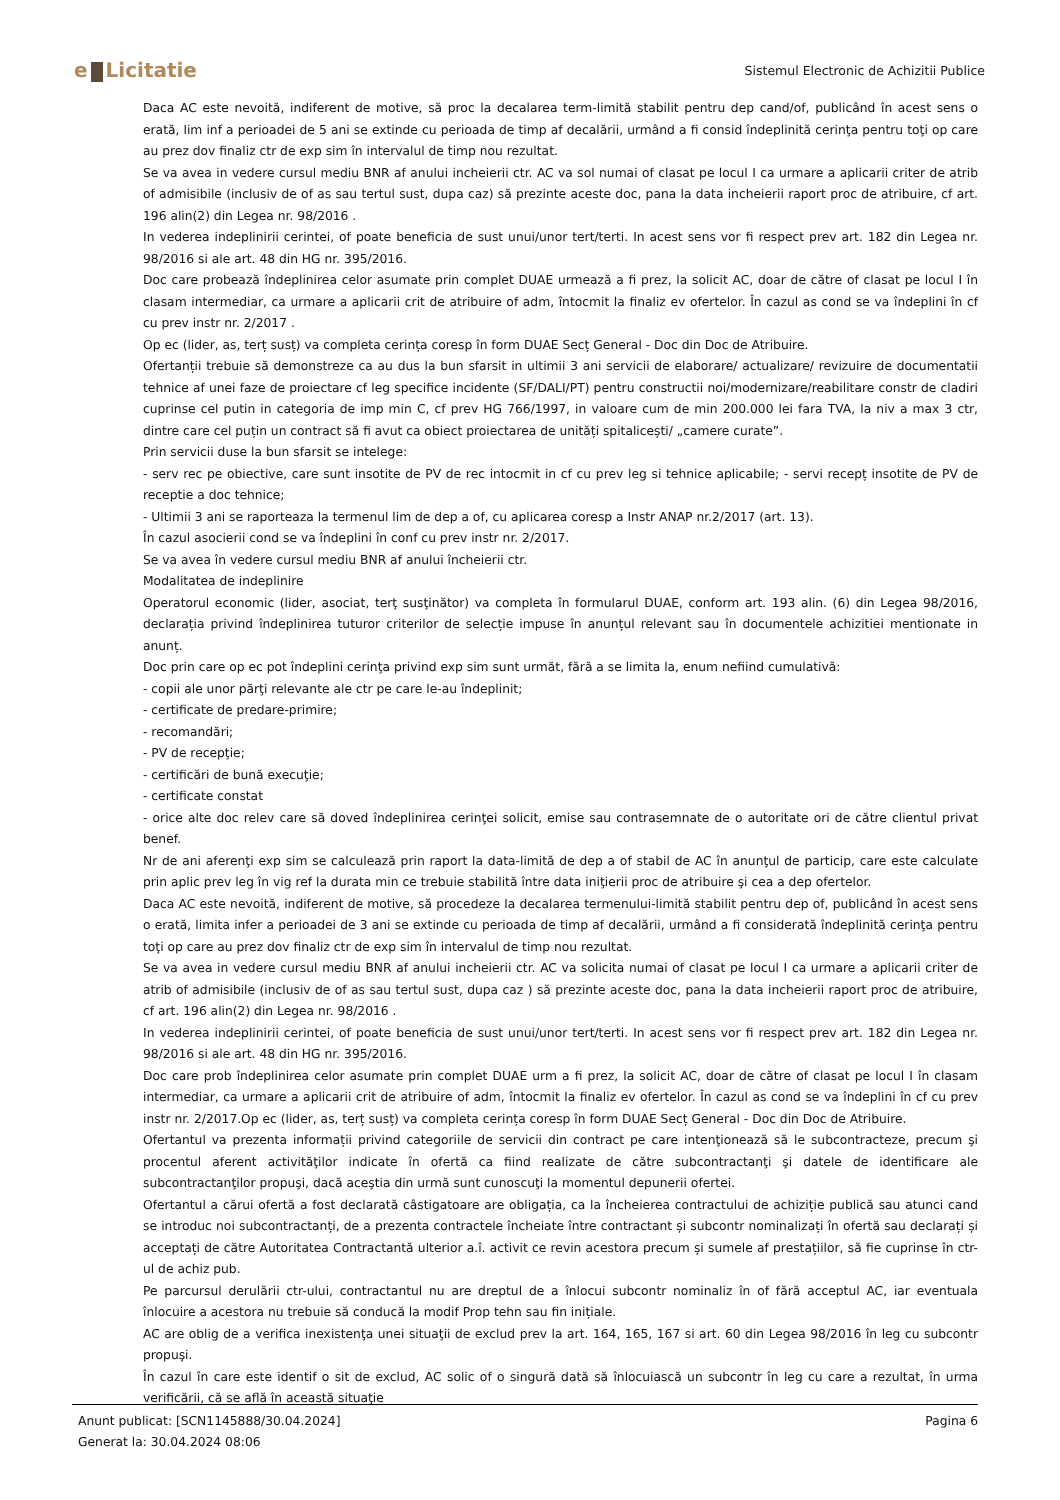e Licitatie
Sistemul Electronic de Achizitii Publice
Daca AC este nevoită, indiferent de motive, să proc la decalarea term-limită stabilit pentru dep cand/of, publicând în acest sens o erată, lim inf a perioadei de 5 ani se extinde cu perioada de timp af decalării, urmând a fi consid îndeplinită cerinţa pentru toţi op care au prez dov finaliz ctr de exp sim în intervalul de timp nou rezultat.
Se va avea in vedere cursul mediu BNR af anului incheierii ctr. AC va sol numai of clasat pe locul I ca urmare a aplicarii criter de atrib of admisibile (inclusiv de of as sau tertul sust, dupa caz) să prezinte aceste doc, pana la data incheierii raport proc de atribuire, cf art. 196 alin(2) din Legea nr. 98/2016 .
In vederea indeplinirii cerintei, of poate beneficia de sust unui/unor tert/terti. In acest sens vor fi respect prev art. 182 din Legea nr. 98/2016 si ale art. 48 din HG nr. 395/2016.
Doc care probează îndeplinirea celor asumate prin complet DUAE urmează a fi prez, la solicit AC, doar de către of clasat pe locul I în clasam intermediar, ca urmare a aplicarii crit de atribuire of adm, întocmit la finaliz ev ofertelor. În cazul as cond se va îndeplini în cf cu prev instr nr. 2/2017 .
Op ec (lider, as, terț susț) va completa cerința coresp în form DUAE Secț General - Doc din Doc de Atribuire.
Ofertanții trebuie să demonstreze ca au dus la bun sfarsit in ultimii 3 ani servicii de elaborare/ actualizare/ revizuire de documentatii tehnice af unei faze de proiectare cf leg specifice incidente (SF/DALI/PT) pentru constructii noi/modernizare/reabilitare constr de cladiri cuprinse cel putin in categoria de imp min C, cf prev HG 766/1997, in valoare cum de min 200.000 lei fara TVA, la niv a max 3 ctr, dintre care cel puțin un contract să fi avut ca obiect proiectarea de unități spitalicești/ „camere curate”.
Prin servicii duse la bun sfarsit se intelege:
- serv rec pe obiective, care sunt insotite de PV de rec intocmit in cf cu prev leg si tehnice aplicabile; - servi recepț insotite de PV de receptie a doc tehnice;
- Ultimii 3 ani se raporteaza la termenul lim de dep a of, cu aplicarea coresp a Instr ANAP nr.2/2017 (art. 13).
În cazul asocierii cond se va îndeplini în conf cu prev instr nr. 2/2017.
Se va avea în vedere cursul mediu BNR af anului încheierii ctr.
Modalitatea de indeplinire
Operatorul economic (lider, asociat, terţ susţinător) va completa în formularul DUAE, conform art. 193 alin. (6) din Legea 98/2016, declarația privind îndeplinirea tuturor criterilor de selecție impuse în anunțul relevant sau în documentele achizitiei mentionate in anunț.
Doc prin care op ec pot îndeplini cerinţa privind exp sim sunt următ, fără a se limita la, enum nefiind cumulativă:
- copii ale unor părţi relevante ale ctr pe care le-au îndeplinit;
- certificate de predare-primire;
- recomandări;
- PV de recepţie;
- certificări de bună execuţie;
- certificate constat
- orice alte doc relev care să doved îndeplinirea cerinţei solicit, emise sau contrasemnate de o autoritate ori de către clientul privat benef.
Nr de ani aferenţi exp sim se calculează prin raport la data-limită de dep a of stabil de AC în anunţul de particip, care este calculate prin aplic prev leg în vig ref la durata min ce trebuie stabilită între data iniţierii proc de atribuire şi cea a dep ofertelor.
Daca AC este nevoită, indiferent de motive, să procedeze la decalarea termenului-limită stabilit pentru dep of, publicând în acest sens o erată, limita infer a perioadei de 3 ani se extinde cu perioada de timp af decalării, urmând a fi considerată îndeplinită cerinţa pentru toţi op care au prez dov finaliz ctr de exp sim în intervalul de timp nou rezultat.
Se va avea in vedere cursul mediu BNR af anului incheierii ctr. AC va solicita numai of clasat pe locul I ca urmare a aplicarii criter de atrib of admisibile (inclusiv de of as sau tertul sust, dupa caz ) să prezinte aceste doc, pana la data incheierii raport proc de atribuire, cf art. 196 alin(2) din Legea nr. 98/2016 .
In vederea indeplinirii cerintei, of poate beneficia de sust unui/unor tert/terti. In acest sens vor fi respect prev art. 182 din Legea nr. 98/2016 si ale art. 48 din HG nr. 395/2016.
Doc care prob îndeplinirea celor asumate prin complet DUAE urm a fi prez, la solicit AC, doar de către of clasat pe locul I în clasam intermediar, ca urmare a aplicarii crit de atribuire of adm, întocmit la finaliz ev ofertelor. În cazul as cond se va îndeplini în cf cu prev instr nr. 2/2017.Op ec (lider, as, terț susț) va completa cerința coresp în form DUAE Secț General - Doc din Doc de Atribuire.
Ofertantul va prezenta informații privind categoriile de servicii din contract pe care intenţionează să le subcontracteze, precum şi procentul aferent activităţilor indicate în ofertă ca fiind realizate de către subcontractanţi şi datele de identificare ale subcontractanţilor propuşi, dacă aceştia din urmă sunt cunoscuţi la momentul depunerii ofertei.
Ofertantul a cărui ofertă a fost declarată câstigatoare are obligația, ca la încheierea contractului de achiziție publică sau atunci cand se introduc noi subcontractanți, de a prezenta contractele încheiate între contractant și subcontr nominalizați în ofertă sau declarați și acceptați de către Autoritatea Contractantă ulterior a.î. activit ce revin acestora precum și sumele af prestațiilor, să fie cuprinse în ctr-ul de achiz pub.
Pe parcursul derulării ctr-ului, contractantul nu are dreptul de a înlocui subcontr nominaliz în of fără acceptul AC, iar eventuala înlocuire a acestora nu trebuie să conducă la modif Prop tehn sau fin inițiale.
AC are oblig de a verifica inexistenţa unei situaţii de exclud prev la art. 164, 165, 167 si art. 60 din Legea 98/2016 în leg cu subcontr propuşi.
În cazul în care este identif o sit de exclud, AC solic of o singură dată să înlocuiască un subcontr în leg cu care a rezultat, în urma verificării, că se află în această situaţie
Anunt publicat: [SCN1145888/30.04.2024]
Generat la: 30.04.2024 08:06
Pagina 6